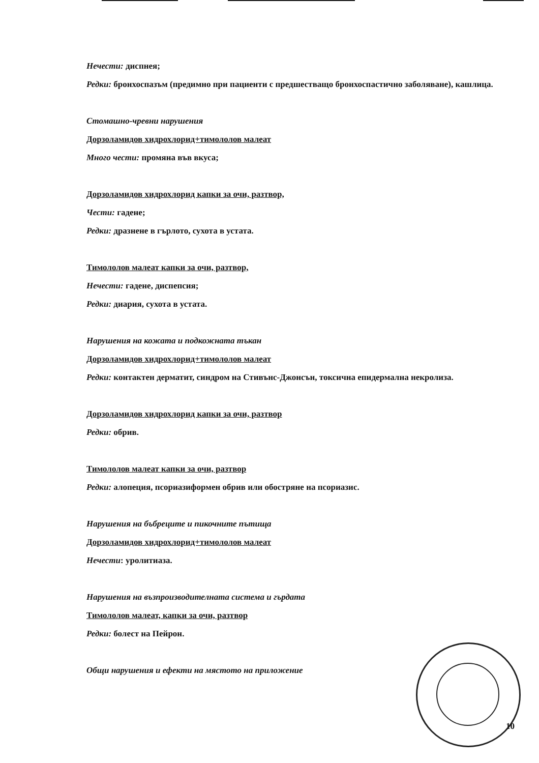Нечести: диспнея;
Редки: бронхоспазъм (предимно при пациенти с предшестващо бронхоспастично заболяване), кашлица.
Стомашно-чревни нарушения
Дорзоламидов хидрохлорид+тимололов малеат
Много чести: промяна във вкуса;
Дорзоламидов хидрохлорид капки за очи, разтвор,
Чести: гадене;
Редки: дразнене в гърлото, сухота в устата.
Тимололов малеат капки за очи, разтвор,
Нечести: гадене, диспепсия;
Редки: диария, сухота в устата.
Нарушения на кожата и подкожната тъкан
Дорзоламидов хидрохлорид+тимололов малеат
Редки: контактен дерматит, синдром на Стивънс-Джонсън, токсична епидермална некролиза.
Дорзоламидов хидрохлорид капки за очи, разтвор
Редки: обрив.
Тимололов малеат капки за очи, разтвор
Редки: алопеция, псориазиформен обрив или обостряне на псориазис.
Нарушения на бъбреците и пикочните пътища
Дорзоламидов хидрохлорид+тимололов малеат
Нечести: уролитиаза.
Нарушения на възпроизводителната система и гърдата
Тимололов малеат, капки за очи, разтвор
Редки: болест на Пейрон.
Общи нарушения и ефекти на мястото на приложение
10